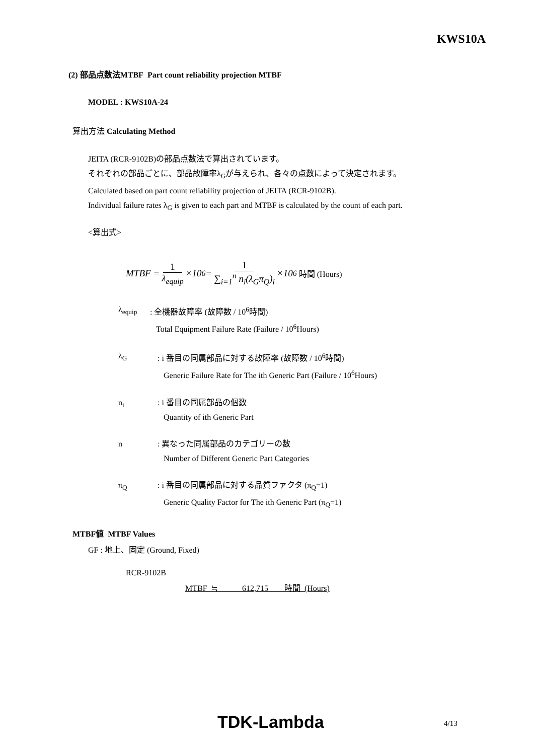KWS10A
(2) 部品点数法MTBF Part count reliability projection MTBF
MODEL : KWS10A-24
算出方法 Calculating Method
JEITA (RCR-9102B)の部品点数法で算出されています。
それぞれの部品ごとに、部品故障率λ<sub>G</sub>が与えられ、各々の点数によって決定されます。
Calculated based on part count reliability projection of JEITA (RCR-9102B).
Individual failure rates λ<sub>G</sub> is given to each part and MTBF is calculated by the count of each part.
<算出式>
MTBF = 1 λ<sub>equip</sub> ×10<sup>6</sup> = 1 ∑<sub>i=1</sub><sup>n</sup> n<sub>i</sub>(λ<sub>G</sub>π<sub>Q</sub>)<sub>i</sub> ×10<sup>6</sup> 時間 (Hours)
λ<sub>equip</sub> : 全機器故障率 (故障数 / 10<sup>6</sup>時間)
Total Equipment Failure Rate (Failure / 10<sup>6</sup>Hours)
λ<sub>G</sub> : i 番目の同属部品に対する故障率 (故障数 / 10<sup>6</sup>時間)
Generic Failure Rate for The ith Generic Part (Failure / 10<sup>6</sup>Hours)
n<sub>i</sub> : i 番目の同属部品の個数
Quantity of ith Generic Part
n : 異なった同属部品のカテゴリーの数
Number of Different Generic Part Categories
π<sub>Q</sub> : i 番目の同属部品に対する品質ファクタ (π<sub>Q</sub>=1)
Generic Quality Factor for The ith Generic Part (π<sub>Q</sub>=1)
MTBF値 MTBF Values
GF : 地上、固定 (Ground, Fixed)
RCR-9102B
MTBF ≒ 612,715 時間 (Hours)
TDK-Lambda 4/13